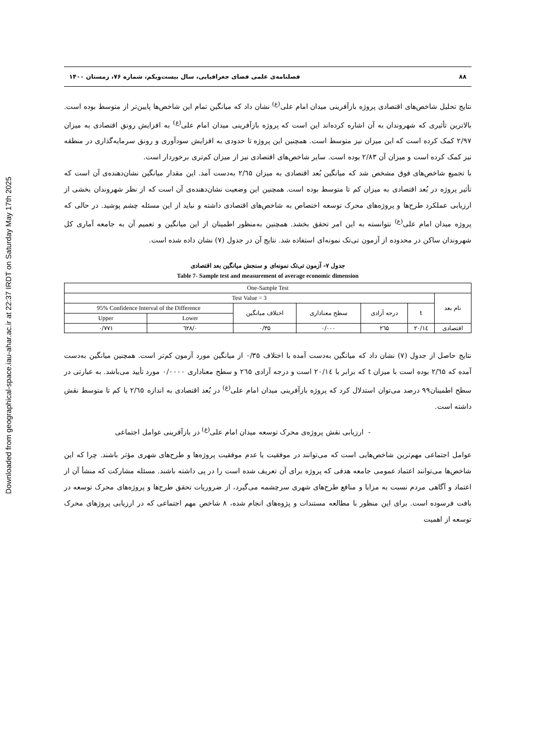Downloaded from geographical-space.iau-ahar.ac.ir at 22:37 IRDT on Saturday May 17th 2025
۸۸ فصلنامه‌ی علمی فضای جغرافیایی، سال بیست‌ویکم، شماره ۷۶، زمستان ۱۴۰۰
نتایج تحلیل شاخص‌های اقتصادی پروژه بازآفرینی میدان امام علی<sup>(ع)</sup> نشان داد که میانگین تمام این شاخص‌ها پایین‌تر از متوسط بوده است. بالاترین تأثیری که شهروندان به آن اشاره کرده‌اند این است که پروژه بازآفرینی میدان امام علی<sup>(ع)</sup> به افزایش رونق اقتصادی به میزان ۲/۹۷ کمک کرده است که این میزان نیز متوسط است. همچنین این پروژه تا حدودی به افزایش سودآوری و رونق سرمایه‌گذاری در منطقه نیز کمک کرده است و میزان آن ۲/۸۳ بوده است. سایر شاخص‌های اقتصادی نیز از میزان کم‌تری برخوردار است.
با تجمیع شاخص‌های فوق مشخص شد که میانگین بُعد اقتصادی به میزان ۲/٦۵ به‌دست آمد. این مقدار میانگین نشان‌دهنده‌ی آن است که تأثیر پروژه در بُعد اقتصادی به میزان کم تا متوسط بوده است. همچنین این وضعیت نشان‌دهنده‌ی آن است که از نظر شهروندان بخشی از ارزیابی عملکرد طرح‌ها و پروژه‌های محرک توسعه اختصاص به شاخص‌های اقتصادی داشته و نباید از این مسئله چشم پوشید. در حالی که پروژه میدان امام علی<sup>(ع)</sup> نتوانسته به این امر تحقق بخشد. همچنین به‌منظور اطمینان از این میانگین و تعمیم آن به جامعه آماری کل شهروندان ساکن در محدوده از آزمون تی‌تک نمونه‌ای استفاده شد. نتایج آن در جدول (۷) نشان داده شده است.
جدول ۷- آزمون تی‌تک نمونه‌ای و سنجش میانگین بعد اقتصادی
Table 7- Sample test and measurement of average economic dimension
| One-Sample Test | | | | | | |
| --- | --- | --- | --- | --- | --- | --- |
| نام بعد | Test Value = 3 | | | | | |
| | t | درجه آزادی | سطح معناداری | اختلاف میانگین | 95% Confidence Interval of the Difference | |
| | | | | | Lower | Upper |
| اقتصادی | ۲۰/۱٤ | ۲٦۵ | ۰/۰۰۰ | ۰/۳۵ | ۰/٦۲۸ | ۰/۷۷۱ |
نتایج حاصل از جدول (۷) نشان داد که میانگین به‌دست آمده با اختلاف ۰/۳۵ از میانگین مورد آزمون کم‌تر است. همچنین میانگین به‌دست آمده که ۲/٦۵ بوده است با میزان t که برابر با ۲۰/۱٤ است و درجه آزادی ۲٦۵ و سطح معناداری ۰/۰۰۰۰ مورد تأیید می‌باشد. به عبارتی در سطح اطمینان۹۹ درصد می‌توان استدلال کرد که پروژه بازآفرینی میدان امام علی<sup>(ع)</sup> در بُعد اقتصادی به اندازه ۲/٦۵ یا کم تا متوسط نقش داشته است.
- ارزیابی نقش پروژه‌ی محرک توسعه میدان امام علی<sup>(ع)</sup> در بازآفرینی عوامل اجتماعی
عوامل اجتماعی مهم‌ترین شاخص‌هایی است که می‌توانند در موفقیت یا عدم موفقیت پروژه‌ها و طرح‌های شهری مؤثر باشند. چرا که این شاخص‌ها می‌توانند اعتماد عمومی جامعه هدفی که پروژه برای آن تعریف شده است را در پی داشته باشند. مسئله مشارکت که منشأ آن از اعتماد و آگاهی مردم نسبت به مزایا و منافع طرح‌های شهری سرچشمه می‌گیرد، از ضروریات تحقق طرح‌ها و پروژه‌های محرک توسعه در بافت فرسوده است. برای این منظور با مطالعه مستندات و پژوه‌های انجام شده، ۸ شاخص مهم اجتماعی که در ارزیابی پروژهای محرک توسعه از اهمیت